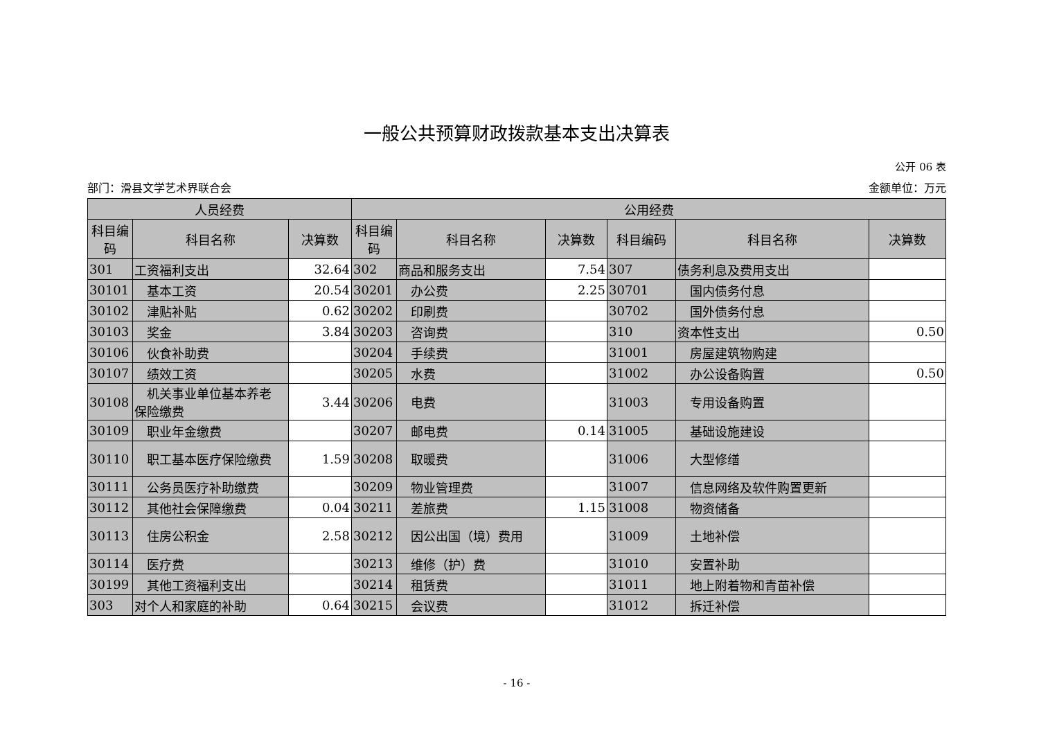一般公共预算财政拨款基本支出决算表
公开 06 表
部门：滑县文学艺术界联合会 金额单位：万元
| 人员经费 | | | 公用经费 | | | | | |
| --- | --- | --- | --- | --- | --- | --- | --- | --- |
| 科目编码 | 科目名称 | 决算数 | 科目编码 | 科目名称 | 决算数 | 科目编码 | 科目名称 | 决算数 |
| 301 | 工资福利支出 | 32.64 | 302 | 商品和服务支出 | 7.54 | 307 | 债务利息及费用支出 | |
| 30101 | 基本工资 | 20.54 | 30201 | 办公费 | 2.25 | 30701 | 国内债务付息 | |
| 30102 | 津贴补贴 | 0.62 | 30202 | 印刷费 | | 30702 | 国外债务付息 | |
| 30103 | 奖金 | 3.84 | 30203 | 咨询费 | | 310 | 资本性支出 | 0.50 |
| 30106 | 伙食补助费 | | 30204 | 手续费 | | 31001 | 房屋建筑物购建 | |
| 30107 | 绩效工资 | | 30205 | 水费 | | 31002 | 办公设备购置 | 0.50 |
| 30108 | 机关事业单位基本养老 保险缴费 | 3.44 | 30206 | 电费 | | 31003 | 专用设备购置 | |
| 30109 | 职业年金缴费 | | 30207 | 邮电费 | 0.14 | 31005 | 基础设施建设 | |
| 30110 | 职工基本医疗保险缴费 | 1.59 | 30208 | 取暖费 | | 31006 | 大型修缮 | |
| 30111 | 公务员医疗补助缴费 | | 30209 | 物业管理费 | | 31007 | 信息网络及软件购置更新 | |
| 30112 | 其他社会保障缴费 | 0.04 | 30211 | 差旅费 | 1.15 | 31008 | 物资储备 | |
| 30113 | 住房公积金 | 2.58 | 30212 | 因公出国（境）费用 | | 31009 | 土地补偿 | |
| 30114 | 医疗费 | | 30213 | 维修（护）费 | | 31010 | 安置补助 | |
| 30199 | 其他工资福利支出 | | 30214 | 租赁费 | | 31011 | 地上附着物和青苗补偿 | |
| 303 | 对个人和家庭的补助 | 0.64 | 30215 | 会议费 | | 31012 | 拆迁补偿 | |
- 16 -